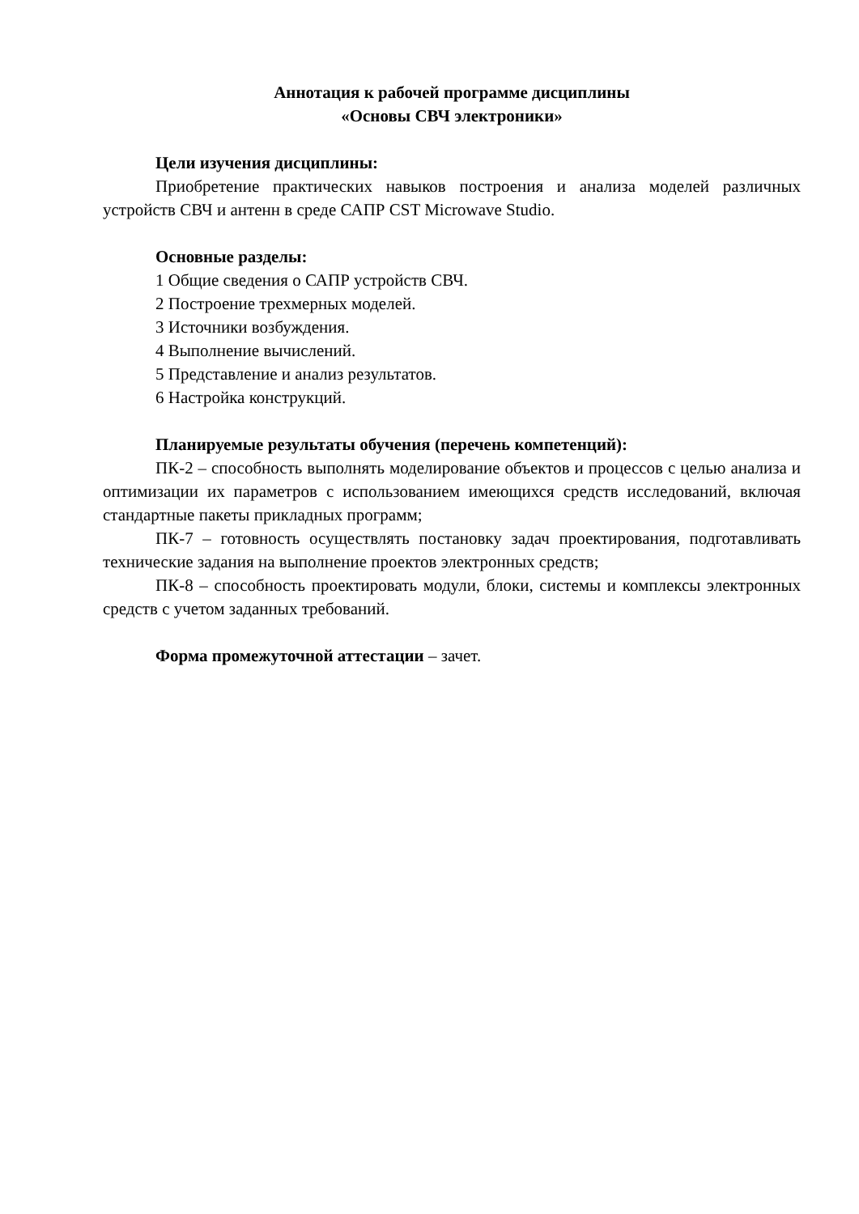Аннотация к рабочей программе дисциплины
«Основы СВЧ электроники»
Цели изучения дисциплины:
Приобретение практических навыков построения и анализа моделей различных устройств СВЧ и антенн в среде САПР CST Microwave Studio.
Основные разделы:
1 Общие сведения о САПР устройств СВЧ.
2 Построение трехмерных моделей.
3 Источники возбуждения.
4 Выполнение вычислений.
5 Представление и анализ результатов.
6 Настройка конструкций.
Планируемые результаты обучения (перечень компетенций):
ПК-2 – способность выполнять моделирование объектов и процессов с целью анализа и оптимизации их параметров с использованием имеющихся средств исследований, включая стандартные пакеты прикладных программ;
ПК-7 – готовность осуществлять постановку задач проектирования, подготавливать технические задания на выполнение проектов электронных средств;
ПК-8 – способность проектировать модули, блоки, системы и комплексы электронных средств с учетом заданных требований.
Форма промежуточной аттестации – зачет.